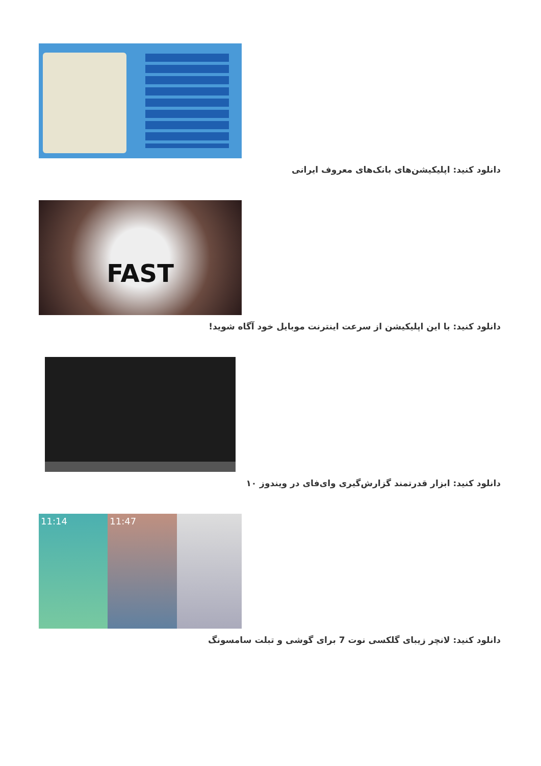دانلود کنید: اپلیکیشن‌های بانک‌های معروف ایرانی
FAST
دانلود کنید: با این اپلیکیشن از سرعت اینترنت موبایل خود آگاه شوید!
دانلود کنید: ابزار قدرتمند گزارش‌گیری وای‌فای در ویندوز ۱۰
11:14 11:47
دانلود کنید: لانچر زیبای گلکسی نوت 7 برای گوشی و تبلت سامسونگ